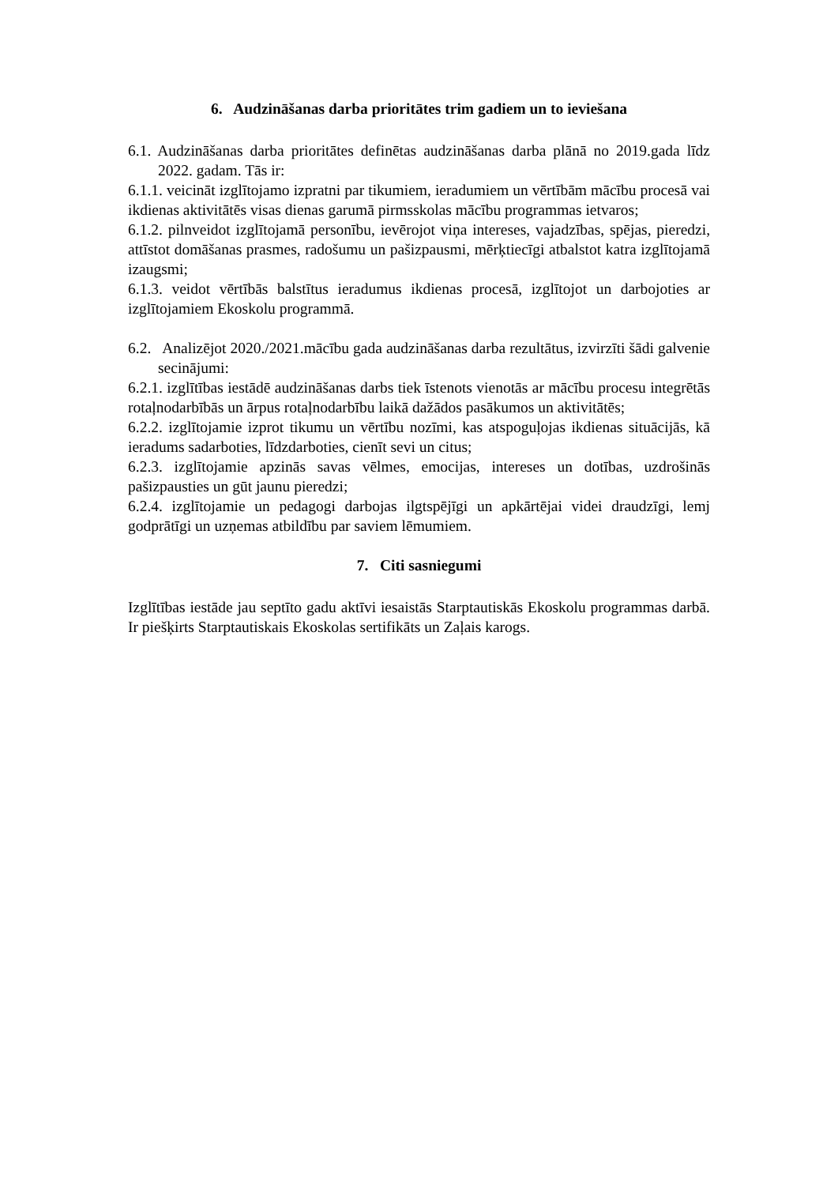6. Audzināšanas darba prioritātes trim gadiem un to ieviešana
6.1. Audzināšanas darba prioritātes definētas audzināšanas darba plānā no 2019.gada līdz 2022. gadam. Tās ir:
6.1.1. veicināt izglītojamo izpratni par tikumiem, ieradumiem un vērtībām mācību procesā vai ikdienas aktivitātēs visas dienas garumā pirmsskolas mācību programmas ietvaros;
6.1.2. pilnveidot izglītojamā personību, ievērojot viņa intereses, vajadzības, spējas, pieredzi, attīstot domāšanas prasmes, radošumu un pašizpausmi, mērķtiecīgi atbalstot katra izglītojamā izaugsmi;
6.1.3. veidot vērtībās balstītus ieradumus ikdienas procesā, izglītojot un darbojoties ar izglītojamiem Ekoskolu programmā.
6.2. Analizējot 2020./2021.mācību gada audzināšanas darba rezultātus, izvirzīti šādi galvenie secinājumi:
6.2.1. izglītības iestādē audzināšanas darbs tiek īstenots vienotās ar mācību procesu integrētās rotaļnodarbībās un ārpus rotaļnodarbību laikā dažādos pasākumos un aktivitātēs;
6.2.2. izglītojamie izprot tikumu un vērtību nozīmi, kas atspoguļojas ikdienas situācijās, kā ieradums sadarboties, līdzdarboties, cienīt sevi un citus;
6.2.3. izglītojamie apzinās savas vēlmes, emocijas, intereses un dotības, uzdrošinās pašizpausties un gūt jaunu pieredzi;
6.2.4. izglītojamie un pedagogi darbojas ilgtspējīgi un apkārtējai videi draudzīgi, lemj godprātīgi un uzņemas atbildību par saviem lēmumiem.
7. Citi sasniegumi
Izglītības iestāde jau septīto gadu aktīvi iesaistās Starptautiskās Ekoskolu programmas darbā. Ir piešķirts Starptautiskais Ekoskolas sertifikāts un Zaļais karogs.